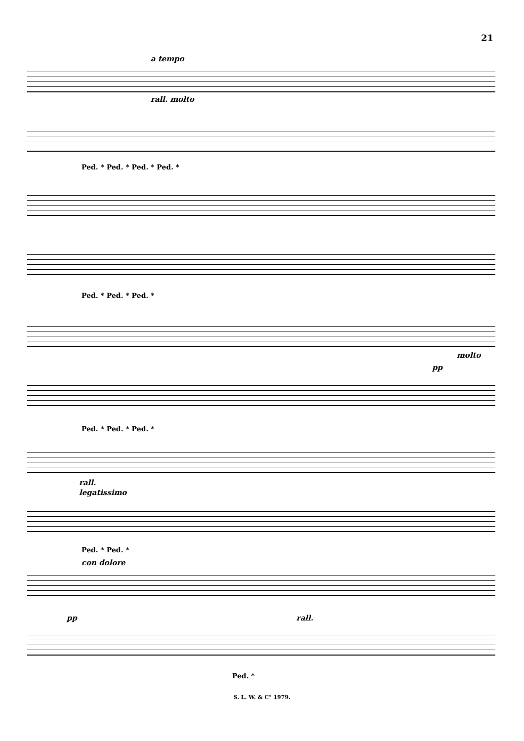21
a tempo
rall. molto
Ped. * Ped. * Ped. * Ped. *
Ped. * Ped. * Ped. *
molto
pp
Ped. * Ped. * Ped. *
rall.
legatissimo
Ped. * Ped. *
con dolore
pp rall.
Ped. *
S. L. W. & C° 1979.